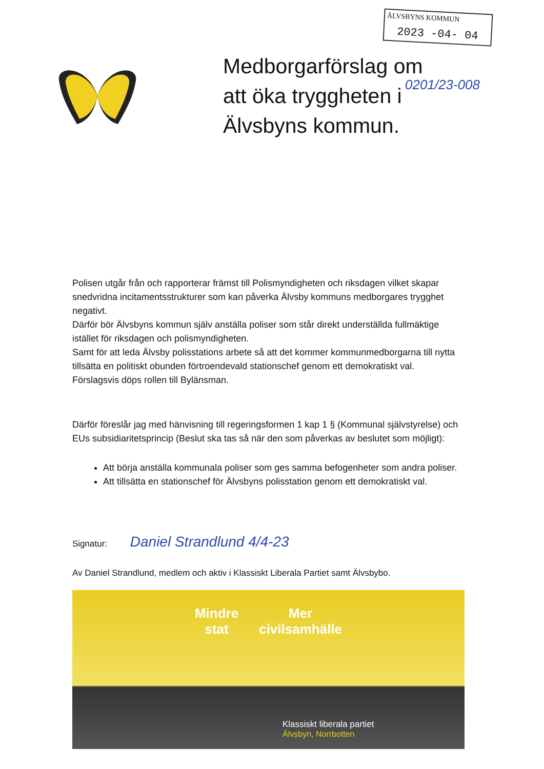ÄLVSBYNS KOMMUN
2023 -04- 04
0201/23-008
Medborgarförslag om att öka tryggheten i Älvsbyns kommun.
Polisen utgår från och rapporterar främst till Polismyndigheten och riksdagen vilket skapar snedvridna incitamentsstrukturer som kan påverka Älvsby kommuns medborgares trygghet negativt.
Därför bör Älvsbyns kommun själv anställa poliser som står direkt underställda fullmäktige istället för riksdagen och polismyndigheten.
Samt för att leda Älvsby polisstations arbete så att det kommer kommunmedborgarna till nytta tillsätta en politiskt obunden förtroendevald stationschef genom ett demokratiskt val. Förslagsvis döps rollen till Bylänsman.
Därför föreslår jag med hänvisning till regeringsformen 1 kap 1 § (Kommunal självstyrelse) och EUs subsidiaritetsprincip (Beslut ska tas så när den som påverkas av beslutet som möjligt):
Att börja anställa kommunala poliser som ges samma befogenheter som andra poliser.
Att tillsätta en stationschef för Älvsbyns polisstation genom ett demokratiskt val.
Signatur: Daniel Strandlund 4/4-23
Av Daniel Strandlund, medlem och aktiv i Klassiskt Liberala Partiet samt Älvsbybo.
Mindre
stat
Mer
civilsamhälle
Klassiskt liberala partiet
Älvsbyn, Norrbotten